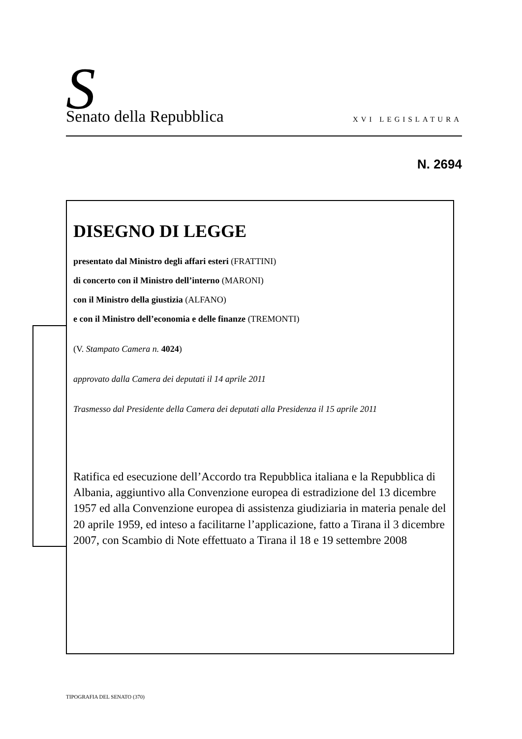S Senato della Repubblica XVI LEGISLATURA
N. 2694
DISEGNO DI LEGGE
presentato dal Ministro degli affari esteri (FRATTINI)
di concerto con il Ministro dell’interno (MARONI)
con il Ministro della giustizia (ALFANO)
e con il Ministro dell’economia e delle finanze (TREMONTI)
(V. Stampato Camera n. 4024)
approvato dalla Camera dei deputati il 14 aprile 2011
Trasmesso dal Presidente della Camera dei deputati alla Presidenza il 15 aprile 2011
Ratifica ed esecuzione dell’Accordo tra Repubblica italiana e la Repubblica di Albania, aggiuntivo alla Convenzione europea di estradizione del 13 dicembre 1957 ed alla Convenzione europea di assistenza giudiziaria in materia penale del 20 aprile 1959, ed inteso a facilitarne l’applicazione, fatto a Tirana il 3 dicembre 2007, con Scambio di Note effettuato a Tirana il 18 e 19 settembre 2008
TIPOGRAFIA DEL SENATO (370)